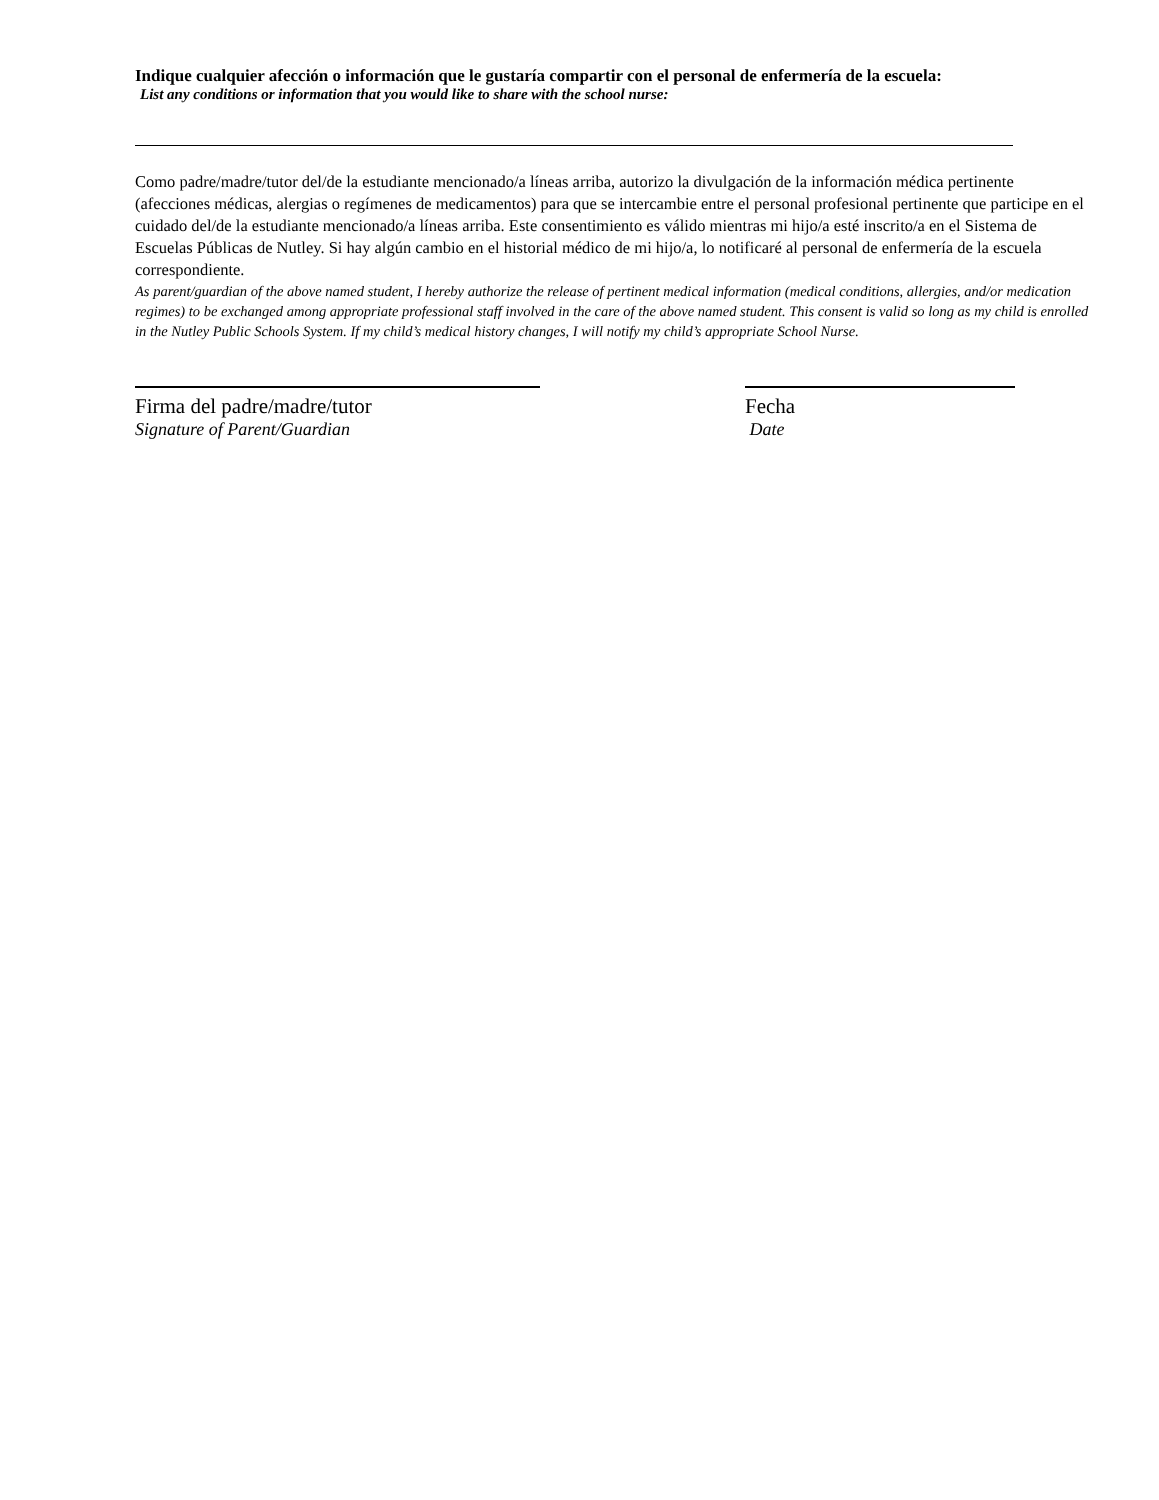Indique cualquier afección o información que le gustaría compartir con el personal de enfermería de la escuela:
List any conditions or information that you would like to share with the school nurse:
Como padre/madre/tutor del/de la estudiante mencionado/a líneas arriba, autorizo la divulgación de la información médica pertinente (afecciones médicas, alergias o regímenes de medicamentos) para que se intercambie entre el personal profesional pertinente que participe en el cuidado del/de la estudiante mencionado/a líneas arriba. Este consentimiento es válido mientras mi hijo/a esté inscrito/a en el Sistema de Escuelas Públicas de Nutley. Si hay algún cambio en el historial médico de mi hijo/a, lo notificaré al personal de enfermería de la escuela correspondiente.
As parent/guardian of the above named student, I hereby authorize the release of pertinent medical information (medical conditions, allergies, and/or medication regimes) to be exchanged among appropriate professional staff involved in the care of the above named student. This consent is valid so long as my child is enrolled in the Nutley Public Schools System. If my child’s medical history changes, I will notify my child’s appropriate School Nurse.
Firma del padre/madre/tutor
Signature of Parent/Guardian
Fecha
Date